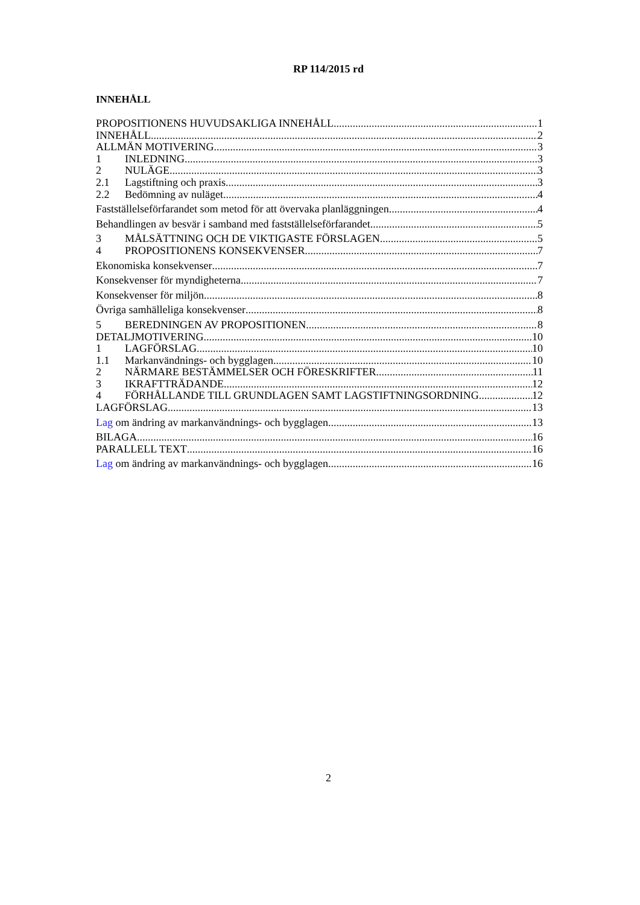RP 114/2015 rd
INNEHÅLL
PROPOSITIONENS HUVUDSAKLIGA INNEHÅLL 1
INNEHÅLL 2
ALLMÄN MOTIVERING 3
1 INLEDNING 3
2 NULÄGE 3
2.1 Lagstiftning och praxis 3
2.2 Bedömning av nuläget 4
Fastställelseförfarandet som metod för att övervaka planläggningen 4
Behandlingen av besvär i samband med fastställelseförfarandet 5
3 MÅLSÄTTNING OCH DE VIKTIGASTE FÖRSLAGEN 5
4 PROPOSITIONENS KONSEKVENSER 7
Ekonomiska konsekvenser 7
Konsekvenser för myndigheterna 7
Konsekvenser för miljön 8
Övriga samhälleliga konsekvenser 8
5 BEREDNINGEN AV PROPOSITIONEN 8
DETALJMOTIVERING 10
1 LAGFÖRSLAG 10
1.1 Markanvändnings- och bygglagen 10
2 NÄRMARE BESTÄMMELSER OCH FÖRESKRIFTER 11
3 IKRAFTTRÄDANDE 12
4 FÖRHÅLLANDE TILL GRUNDLAGEN SAMT LAGSTIFTNINGSORDNING 12
LAGFÖRSLAG 13
Lag om ändring av markanvändnings- och bygglagen 13
BILAGA 16
PARALLELL TEXT 16
Lag om ändring av markanvändnings- och bygglagen 16
2